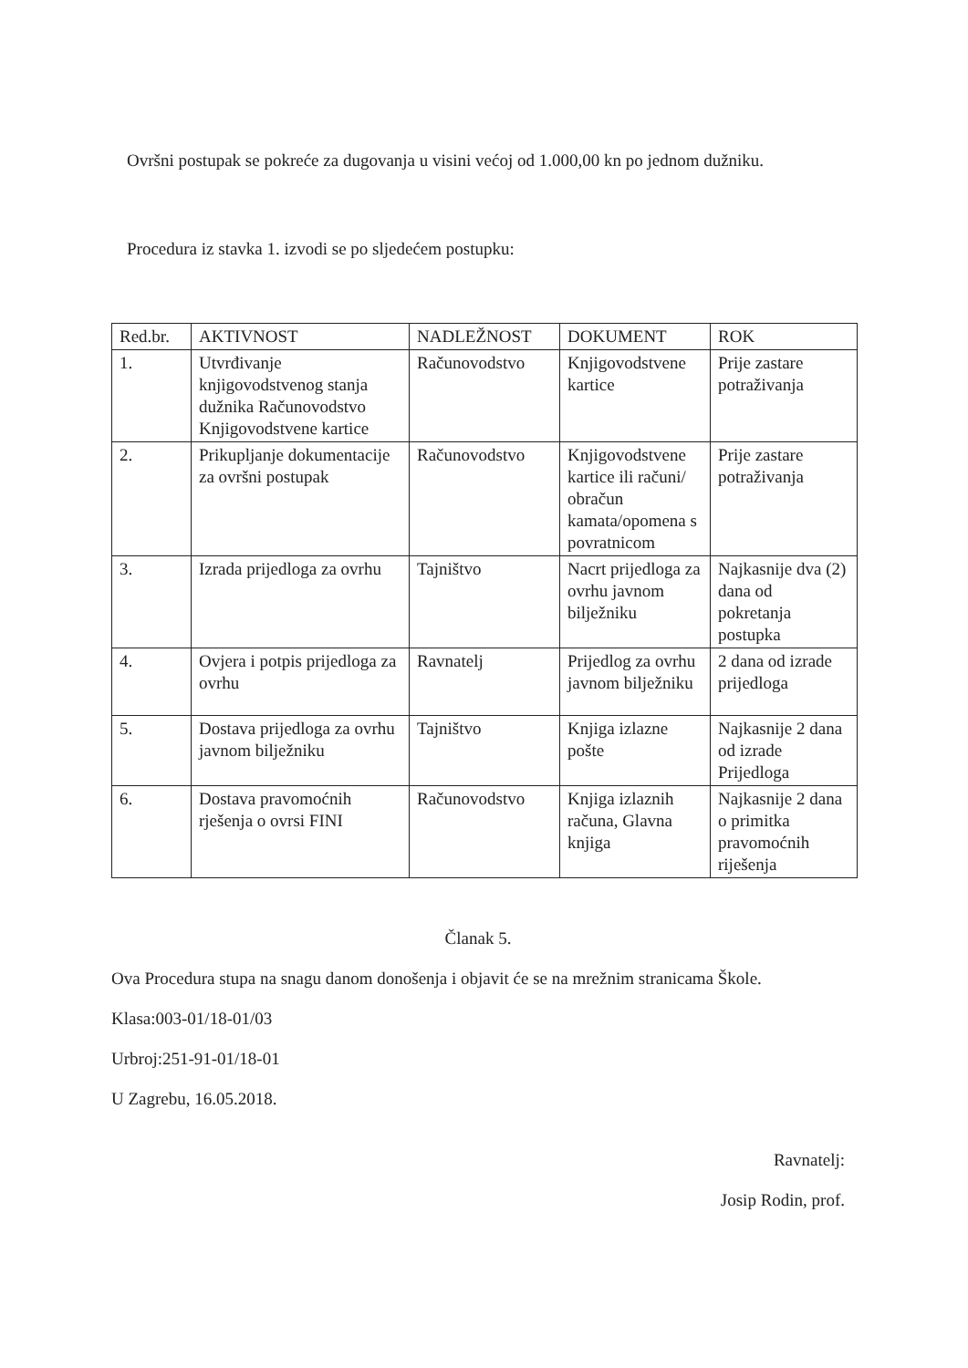Ovršni postupak se pokreće za dugovanja u visini većoj od 1.000,00 kn po jednom dužniku.
Procedura iz stavka 1. izvodi se po sljedećem postupku:
| Red.br. | AKTIVNOST | NADLEŽNOST | DOKUMENT | ROK |
| --- | --- | --- | --- | --- |
| 1. | Utvrđivanje knjigovodstvenog stanja dužnika Računovodstvo Knjigovodstvene kartice | Računovodstvo | Knjigovodstvene kartice | Prije zastare potraživanja |
| 2. | Prikupljanje dokumentacije za ovršni postupak | Računovodstvo | Knjigovodstvene kartice ili računi/ obračun kamata/opomena s povratnicom | Prije zastare potraživanja |
| 3. | Izrada prijedloga za ovrhu | Tajništvo | Nacrt prijedloga za ovrhu javnom bilježniku | Najkasnije dva (2) dana od pokretanja postupka |
| 4. | Ovjera i potpis prijedloga za ovrhu | Ravnatelj | Prijedlog za ovrhu javnom bilježniku | 2 dana od izrade prijedloga |
| 5. | Dostava prijedloga za ovrhu javnom bilježniku | Tajništvo | Knjiga izlazne pošte | Najkasnije 2 dana od izrade Prijedloga |
| 6. | Dostava pravomoćnih rješenja o ovrsi FINI | Računovodstvo | Knjiga izlaznih računa, Glavna knjiga | Najkasnije 2 dana o primitka pravomoćnih riješenja |
Članak 5.
Ova Procedura stupa na snagu danom donošenja i objavit će se na mrežnim stranicama Škole.
Klasa:003-01/18-01/03
Urbroj:251-91-01/18-01
U Zagrebu, 16.05.2018.
Ravnatelj:
Josip Rodin, prof.